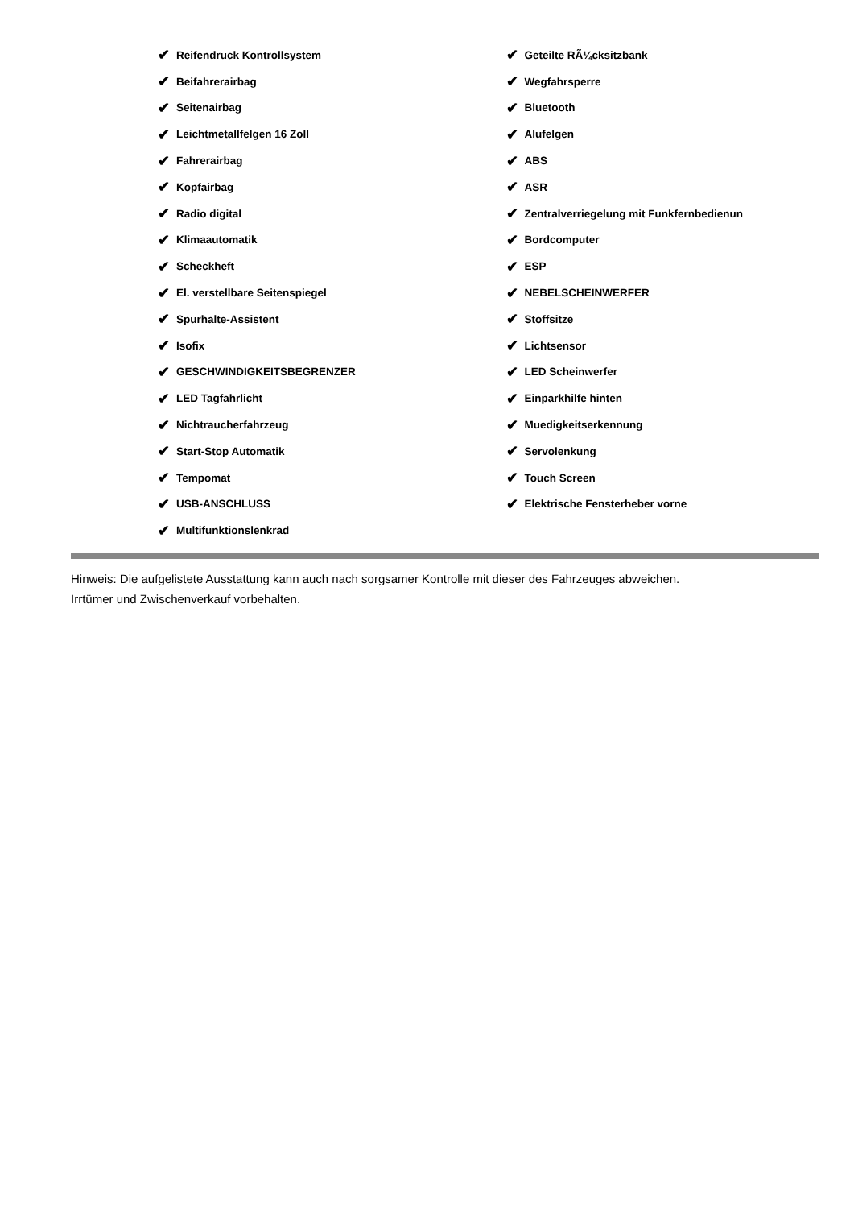✔ Reifendruck Kontrollsystem
✔ Beifahrerairbag
✔ Seitenairbag
✔ Leichtmetallfelgen 16 Zoll
✔ Fahrerairbag
✔ Kopfairbag
✔ Radio digital
✔ Klimaautomatik
✔ Scheckheft
✔ El. verstellbare Seitenspiegel
✔ Spurhalte-Assistent
✔ Isofix
✔ GESCHWINDIGKEITSBEGRENZER
✔ LED Tagfahrlicht
✔ Nichtraucherfahrzeug
✔ Start-Stop Automatik
✔ Tempomat
✔ USB-ANSCHLUSS
✔ Multifunktionslenkrad
✔ Geteilte RÃ¼cksitzbank
✔ Wegfahrsperre
✔ Bluetooth
✔ Alufelgen
✔ ABS
✔ ASR
✔ Zentralverriegelung mit Funkfernbedienun
✔ Bordcomputer
✔ ESP
✔ NEBELSCHEINWERFER
✔ Stoffsitze
✔ Lichtsensor
✔ LED Scheinwerfer
✔ Einparkhilfe hinten
✔ Muedigkeitserkennung
✔ Servolenkung
✔ Touch Screen
✔ Elektrische Fensterheber vorne
Hinweis: Die aufgelistete Ausstattung kann auch nach sorgsamer Kontrolle mit dieser des Fahrzeuges abweichen. Irrtümer und Zwischenverkauf vorbehalten.